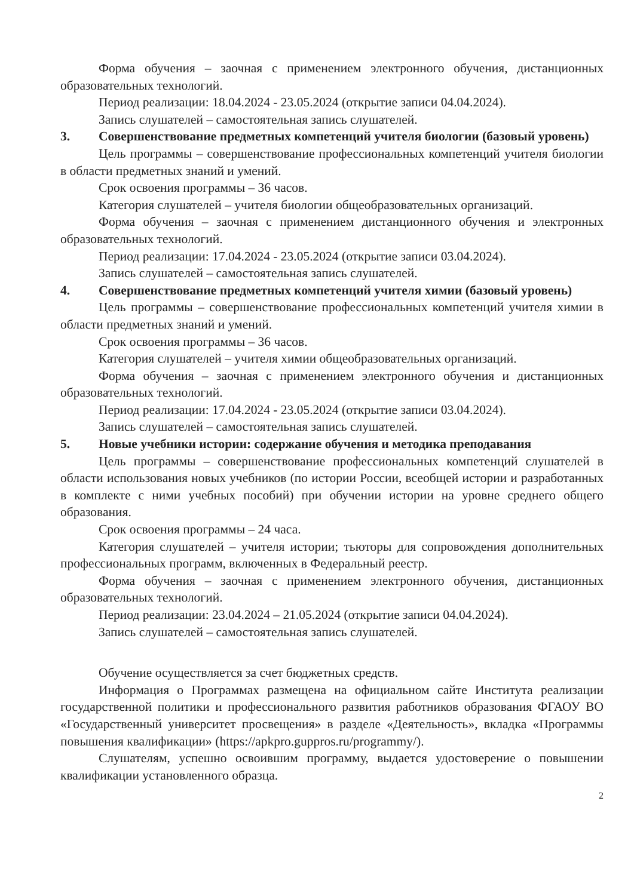Форма обучения – заочная с применением электронного обучения, дистанционных образовательных технологий.
Период реализации: 18.04.2024 - 23.05.2024 (открытие записи 04.04.2024).
Запись слушателей – самостоятельная запись слушателей.
3. Совершенствование предметных компетенций учителя биологии (базовый уровень)
Цель программы – совершенствование профессиональных компетенций учителя биологии в области предметных знаний и умений.
Срок освоения программы – 36 часов.
Категория слушателей – учителя биологии общеобразовательных организаций.
Форма обучения – заочная с применением дистанционного обучения и электронных образовательных технологий.
Период реализации: 17.04.2024 - 23.05.2024 (открытие записи 03.04.2024).
Запись слушателей – самостоятельная запись слушателей.
4. Совершенствование предметных компетенций учителя химии (базовый уровень)
Цель программы – совершенствование профессиональных компетенций учителя химии в области предметных знаний и умений.
Срок освоения программы – 36 часов.
Категория слушателей – учителя химии общеобразовательных организаций.
Форма обучения – заочная с применением электронного обучения и дистанционных образовательных технологий.
Период реализации: 17.04.2024 - 23.05.2024 (открытие записи 03.04.2024).
Запись слушателей – самостоятельная запись слушателей.
5. Новые учебники истории: содержание обучения и методика преподавания
Цель программы – совершенствование профессиональных компетенций слушателей в области использования новых учебников (по истории России, всеобщей истории и разработанных в комплекте с ними учебных пособий) при обучении истории на уровне среднего общего образования.
Срок освоения программы – 24 часа.
Категория слушателей – учителя истории; тьюторы для сопровождения дополнительных профессиональных программ, включенных в Федеральный реестр.
Форма обучения – заочная с применением электронного обучения, дистанционных образовательных технологий.
Период реализации: 23.04.2024 – 21.05.2024 (открытие записи 04.04.2024).
Запись слушателей – самостоятельная запись слушателей.
Обучение осуществляется за счет бюджетных средств.
Информация о Программах размещена на официальном сайте Института реализации государственной политики и профессионального развития работников образования ФГАОУ ВО «Государственный университет просвещения» в разделе «Деятельность», вкладка «Программы повышения квалификации» (https://apkpro.guppros.ru/programmy/).
Слушателям, успешно освоившим программу, выдается удостоверение о повышении квалификации установленного образца.
2